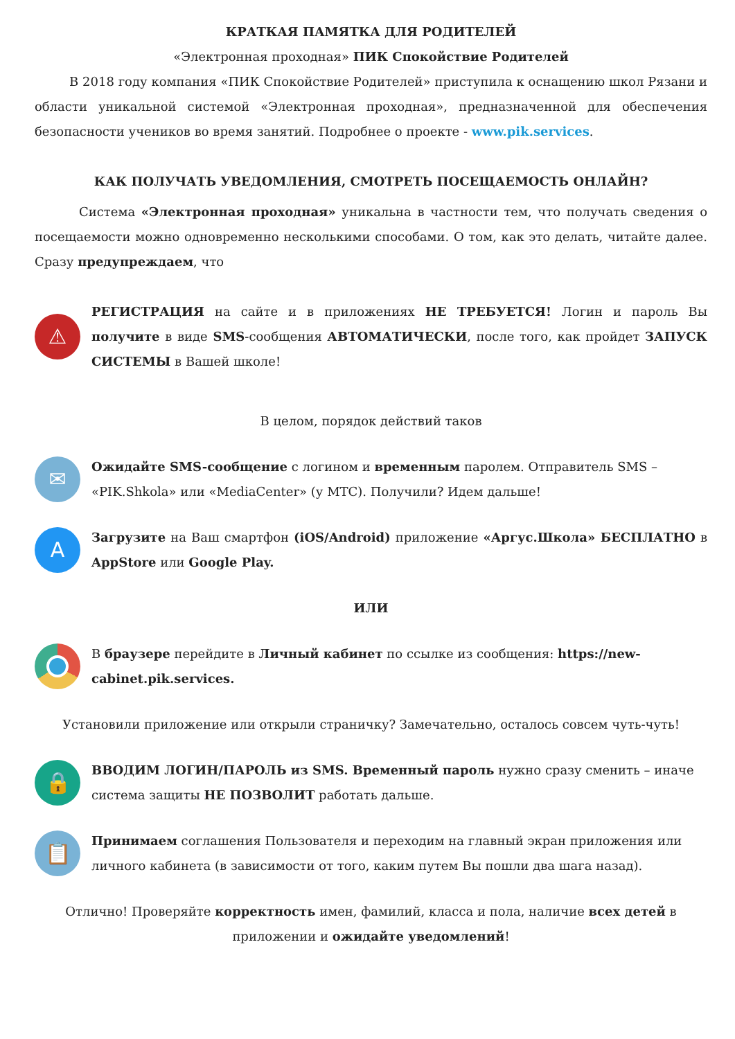КРАТКАЯ ПАМЯТКА ДЛЯ РОДИТЕЛЕЙ
«Электронная проходная» ПИК Спокойствие Родителей
В 2018 году компания «ПИК Спокойствие Родителей» приступила к оснащению школ Рязани и области уникальной системой «Электронная проходная», предназначенной для обеспечения безопасности учеников во время занятий. Подробнее о проекте - www.pik.services.
КАК ПОЛУЧАТЬ УВЕДОМЛЕНИЯ, СМОТРЕТЬ ПОСЕЩАЕМОСТЬ ОНЛАЙН?
Система «Электронная проходная» уникальна в частности тем, что получать сведения о посещаемости можно одновременно несколькими способами. О том, как это делать, читайте далее. Сразу предупреждаем, что
⚠
РЕГИСТРАЦИЯ на сайте и в приложениях НЕ ТРЕБУЕТСЯ! Логин и пароль Вы получите в виде SMS-сообщения АВТОМАТИЧЕСКИ, после того, как пройдет ЗАПУСК СИСТЕМЫ в Вашей школе!
В целом, порядок действий таков
✉
Ожидайте SMS-сообщение с логином и временным паролем. Отправитель SMS – «PIK.Shkola» или «MediaCenter» (у МТС). Получили? Идем дальше!
A
Загрузите на Ваш смартфон (iOS/Android) приложение «Аргус.Школа» БЕСПЛАТНО в AppStore или Google Play.
ИЛИ
В браузере перейдите в Личный кабинет по ссылке из сообщения: https://new-cabinet.pik.services.
Установили приложение или открыли страничку? Замечательно, осталось совсем чуть-чуть!
🔒
ВВОДИМ ЛОГИН/ПАРОЛЬ из SMS. Временный пароль нужно сразу сменить – иначе система защиты НЕ ПОЗВОЛИТ работать дальше.
📋
Принимаем соглашения Пользователя и переходим на главный экран приложения или личного кабинета (в зависимости от того, каким путем Вы пошли два шага назад).
Отлично! Проверяйте корректность имен, фамилий, класса и пола, наличие всех детей в приложении и ожидайте уведомлений!